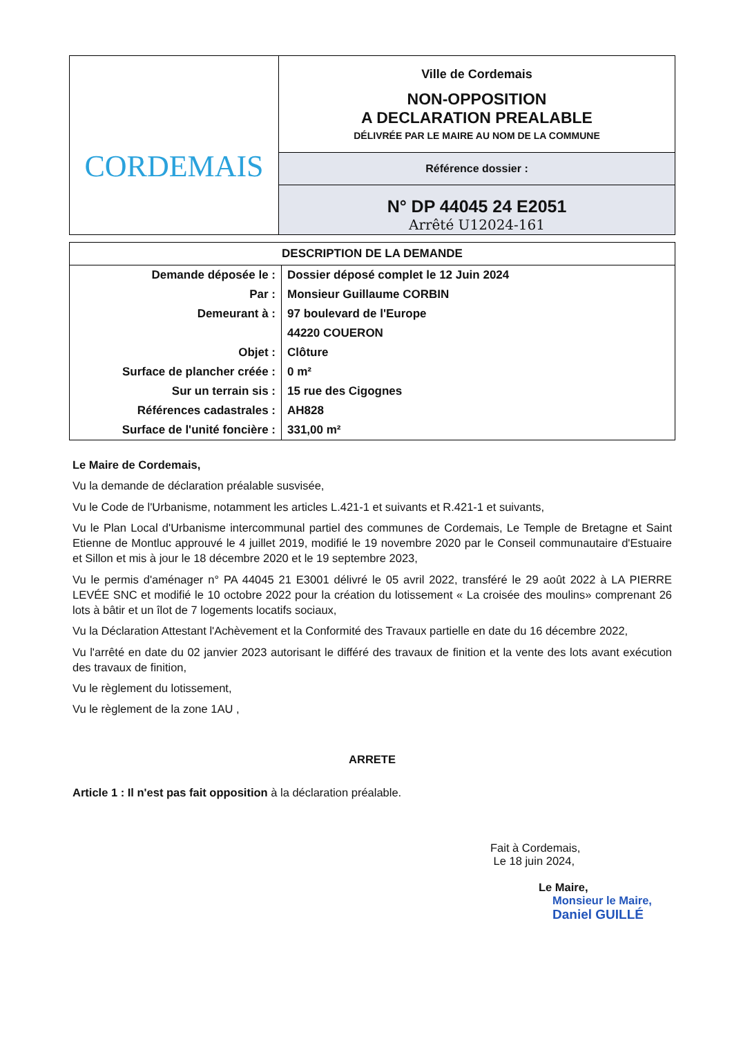| CORDEMAIS | Ville de Cordemais NON-OPPOSITION A DECLARATION PREALABLE DÉLIVRÉE PAR LE MAIRE AU NOM DE LA COMMUNE |
| | Référence dossier : |
| | N° DP 44045 24 E2051 Arrêté U12024-161 |
| DESCRIPTION DE LA DEMANDE | |
| --- | --- |
| Demande déposée le : | Dossier déposé complet le 12 Juin 2024 |
| Par : | Monsieur Guillaume CORBIN |
| Demeurant à : | 97 boulevard de l'Europe |
| | 44220 COUERON |
| Objet : | Clôture |
| Surface de plancher créée : | 0 m² |
| Sur un terrain sis : | 15 rue des Cigognes |
| Références cadastrales : | AH828 |
| Surface de l'unité foncière : | 331,00 m² |
Le Maire de Cordemais,
Vu la demande de déclaration préalable susvisée,
Vu le Code de l'Urbanisme, notamment les articles L.421-1 et suivants et R.421-1 et suivants,
Vu le Plan Local d'Urbanisme intercommunal partiel des communes de Cordemais, Le Temple de Bretagne et Saint Etienne de Montluc approuvé le 4 juillet 2019, modifié le 19 novembre 2020 par le Conseil communautaire d'Estuaire et Sillon et mis à jour le 18 décembre 2020 et le 19 septembre 2023,
Vu le permis d'aménager n° PA 44045 21 E3001 délivré le 05 avril 2022, transféré le 29 août 2022 à LA PIERRE LEVÉE SNC et modifié le 10 octobre 2022 pour la création du lotissement « La croisée des moulins» comprenant 26 lots à bâtir et un îlot de 7 logements locatifs sociaux,
Vu la Déclaration Attestant l'Achèvement et la Conformité des Travaux partielle en date du 16 décembre 2022,
Vu l'arrêté en date du 02 janvier 2023 autorisant le différé des travaux de finition et la vente des lots avant exécution des travaux de finition,
Vu le règlement du lotissement,
Vu le règlement de la zone 1AU ,
ARRETE
Article 1 : Il n'est pas fait opposition à la déclaration préalable.
Fait à Cordemais,
Le 18 juin 2024,
Le Maire,
Monsieur le Maire,
Daniel GUILLÉ